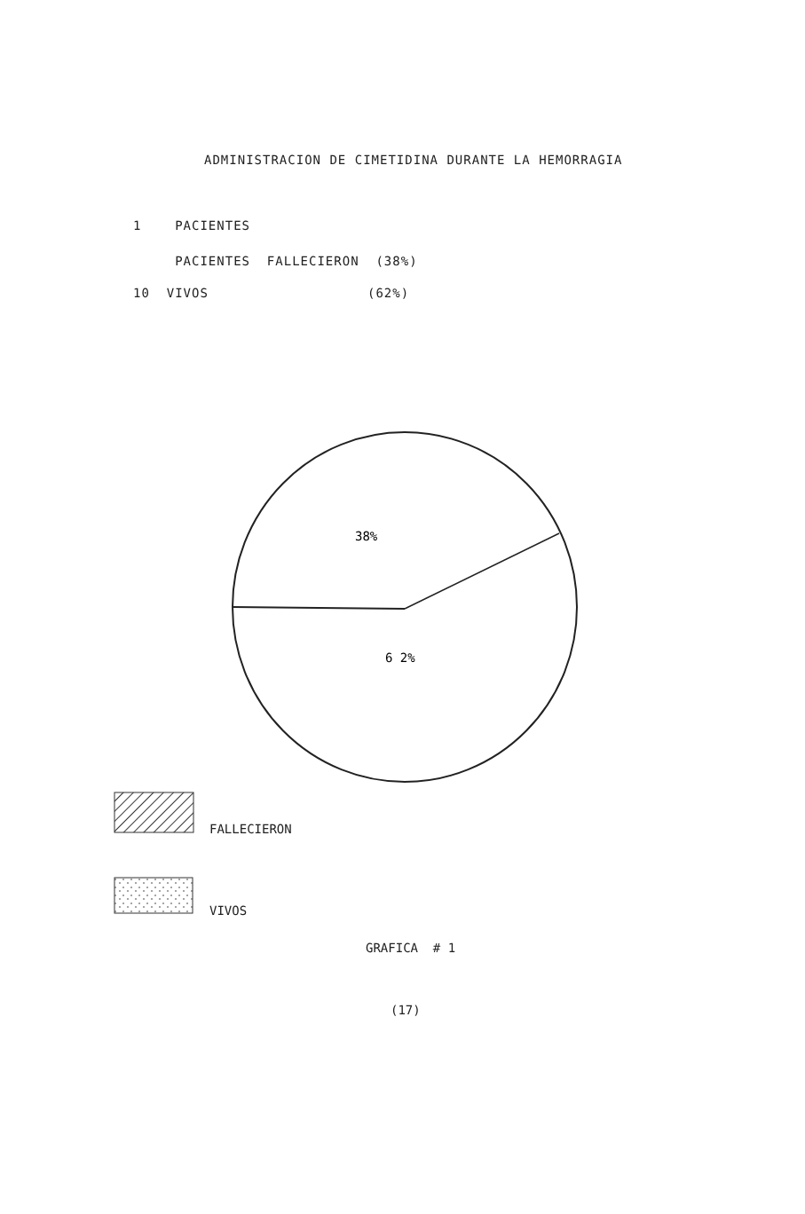ADMINISTRACION DE CIMETIDINA DURANTE LA HEMORRAGIA
1 PACIENTES
PACIENTES FALLECIERON (38%)
10 VIVOS (62%)
38%
6 2%
FALLECIERON
VIVOS
GRAFICA # 1
(17)